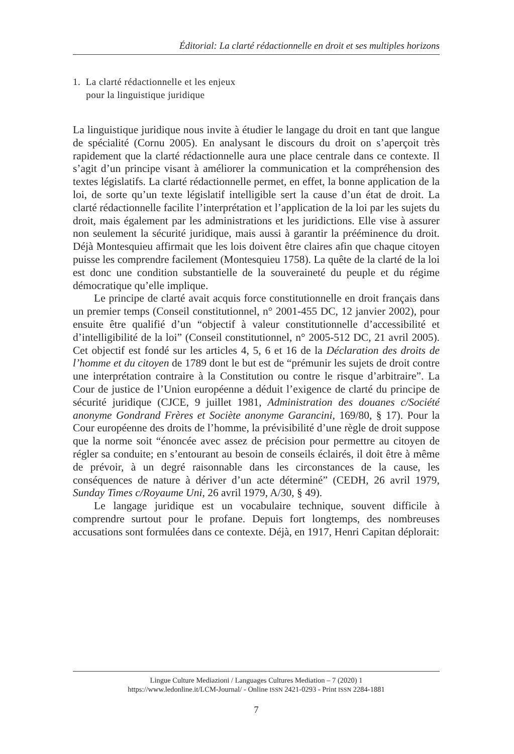Éditorial: La clarté rédactionnelle en droit et ses multiples horizons
1. La clarté rédactionnelle et les enjeux
pour la linguistique juridique
La linguistique juridique nous invite à étudier le langage du droit en tant que langue de spécialité (Cornu 2005). En analysant le discours du droit on s’aperçoit très rapidement que la clarté rédactionnelle aura une place centrale dans ce contexte. Il s’agit d’un principe visant à améliorer la communication et la compréhension des textes législatifs. La clarté rédactionnelle permet, en effet, la bonne application de la loi, de sorte qu’un texte législatif intelligible sert la cause d’un état de droit. La clarté rédactionnelle facilite l’interprétation et l’application de la loi par les sujets du droit, mais également par les administrations et les juridictions. Elle vise à assurer non seulement la sécurité juridique, mais aussi à garantir la prééminence du droit. Déjà Montesquieu affirmait que les lois doivent être claires afin que chaque citoyen puisse les comprendre facilement (Montesquieu 1758). La quête de la clarté de la loi est donc une condition substantielle de la souveraineté du peuple et du régime démocratique qu’elle implique.
Le principe de clarté avait acquis force constitutionnelle en droit français dans un premier temps (Conseil constitutionnel, n° 2001-455 DC, 12 janvier 2002), pour ensuite être qualifié d’un “objectif à valeur constitutionnelle d’accessibilité et d’intelligibilité de la loi” (Conseil constitutionnel, n° 2005-512 DC, 21 avril 2005). Cet objectif est fondé sur les articles 4, 5, 6 et 16 de la Déclaration des droits de l’homme et du citoyen de 1789 dont le but est de “prémunir les sujets de droit contre une interprétation contraire à la Constitution ou contre le risque d’arbitraire”. La Cour de justice de l’Union européenne a déduit l’exigence de clarté du principe de sécurité juridique (CJCE, 9 juillet 1981, Administration des douanes c/Société anonyme Gondrand Frères et Sociète anonyme Garancini, 169/80, § 17). Pour la Cour européenne des droits de l’homme, la prévisibilité d’une règle de droit suppose que la norme soit “énoncée avec assez de précision pour permettre au citoyen de régler sa conduite; en s’entourant au besoin de conseils éclairés, il doit être à même de prévoir, à un degré raisonnable dans les circonstances de la cause, les conséquences de nature à dériver d’un acte déterminé” (CEDH, 26 avril 1979, Sunday Times c/Royaume Uni, 26 avril 1979, A/30, § 49).
Le langage juridique est un vocabulaire technique, souvent difficile à comprendre surtout pour le profane. Depuis fort longtemps, des nombreuses accusations sont formulées dans ce contexte. Déjà, en 1917, Henri Capitan déplorait:
Lingue Culture Mediazioni / Languages Cultures Mediation – 7 (2020) 1
https://www.ledonline.it/LCM-Journal/ - Online ISSN 2421-0293 - Print ISSN 2284-1881
7